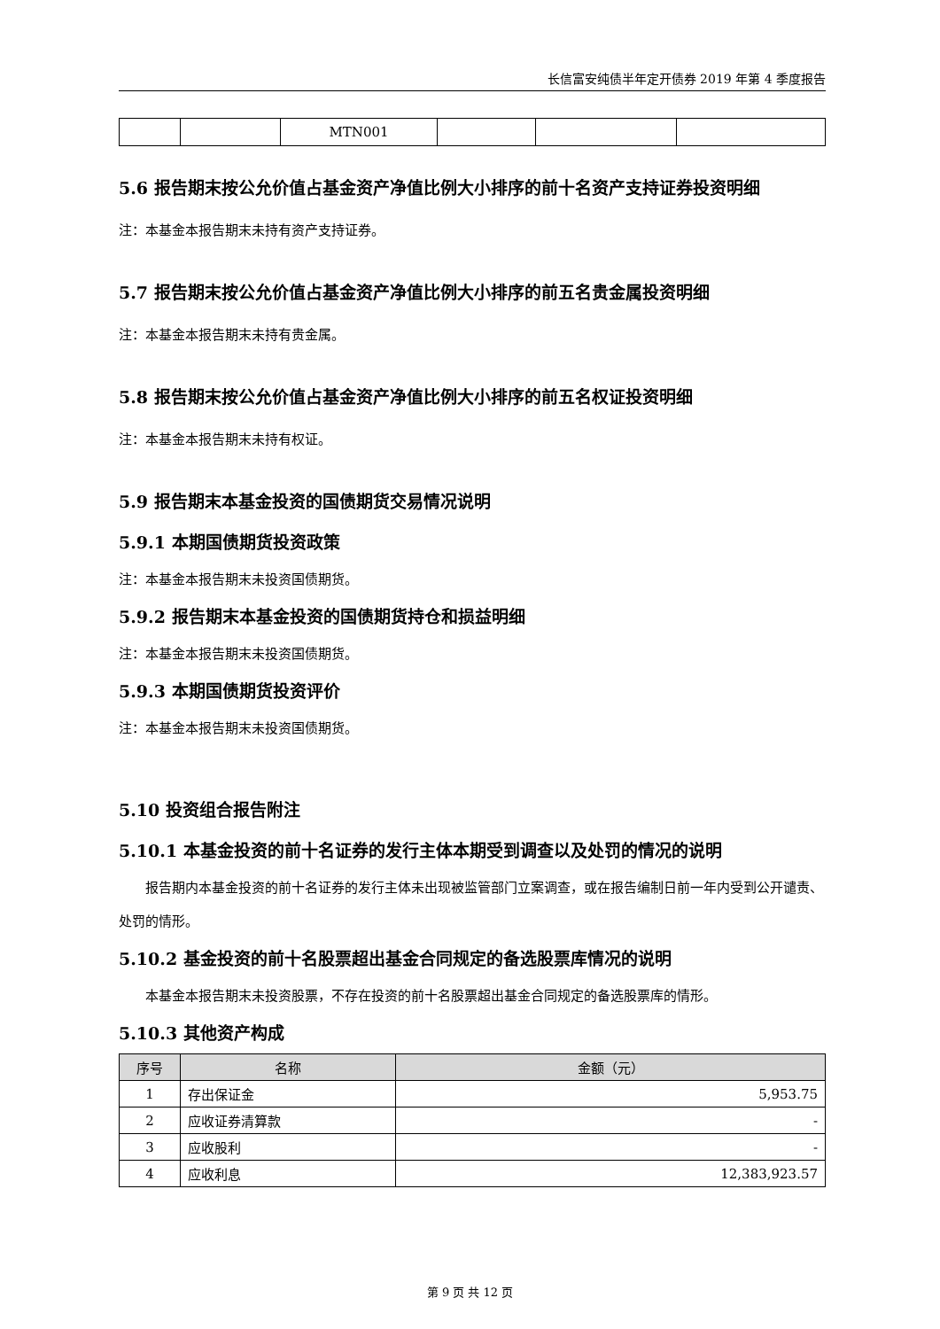长信富安纯债半年定开债券 2019 年第 4 季度报告
| | | MTN001 | | | |
5.6 报告期末按公允价值占基金资产净值比例大小排序的前十名资产支持证券投资明细
注：本基金本报告期末未持有资产支持证券。
5.7 报告期末按公允价值占基金资产净值比例大小排序的前五名贵金属投资明细
注：本基金本报告期末未持有贵金属。
5.8 报告期末按公允价值占基金资产净值比例大小排序的前五名权证投资明细
注：本基金本报告期末未持有权证。
5.9 报告期末本基金投资的国债期货交易情况说明
5.9.1 本期国债期货投资政策
注：本基金本报告期末未投资国债期货。
5.9.2 报告期末本基金投资的国债期货持仓和损益明细
注：本基金本报告期末未投资国债期货。
5.9.3 本期国债期货投资评价
注：本基金本报告期末未投资国债期货。
5.10 投资组合报告附注
5.10.1 本基金投资的前十名证券的发行主体本期受到调查以及处罚的情况的说明
报告期内本基金投资的前十名证券的发行主体未出现被监管部门立案调查，或在报告编制日前一年内受到公开谴责、处罚的情形。
5.10.2 基金投资的前十名股票超出基金合同规定的备选股票库情况的说明
本基金本报告期末未投资股票，不存在投资的前十名股票超出基金合同规定的备选股票库的情形。
5.10.3 其他资产构成
| 序号 | 名称 | 金额（元） |
| --- | --- | --- |
| 1 | 存出保证金 | 5,953.75 |
| 2 | 应收证券清算款 | - |
| 3 | 应收股利 | - |
| 4 | 应收利息 | 12,383,923.57 |
第 9 页 共 12 页